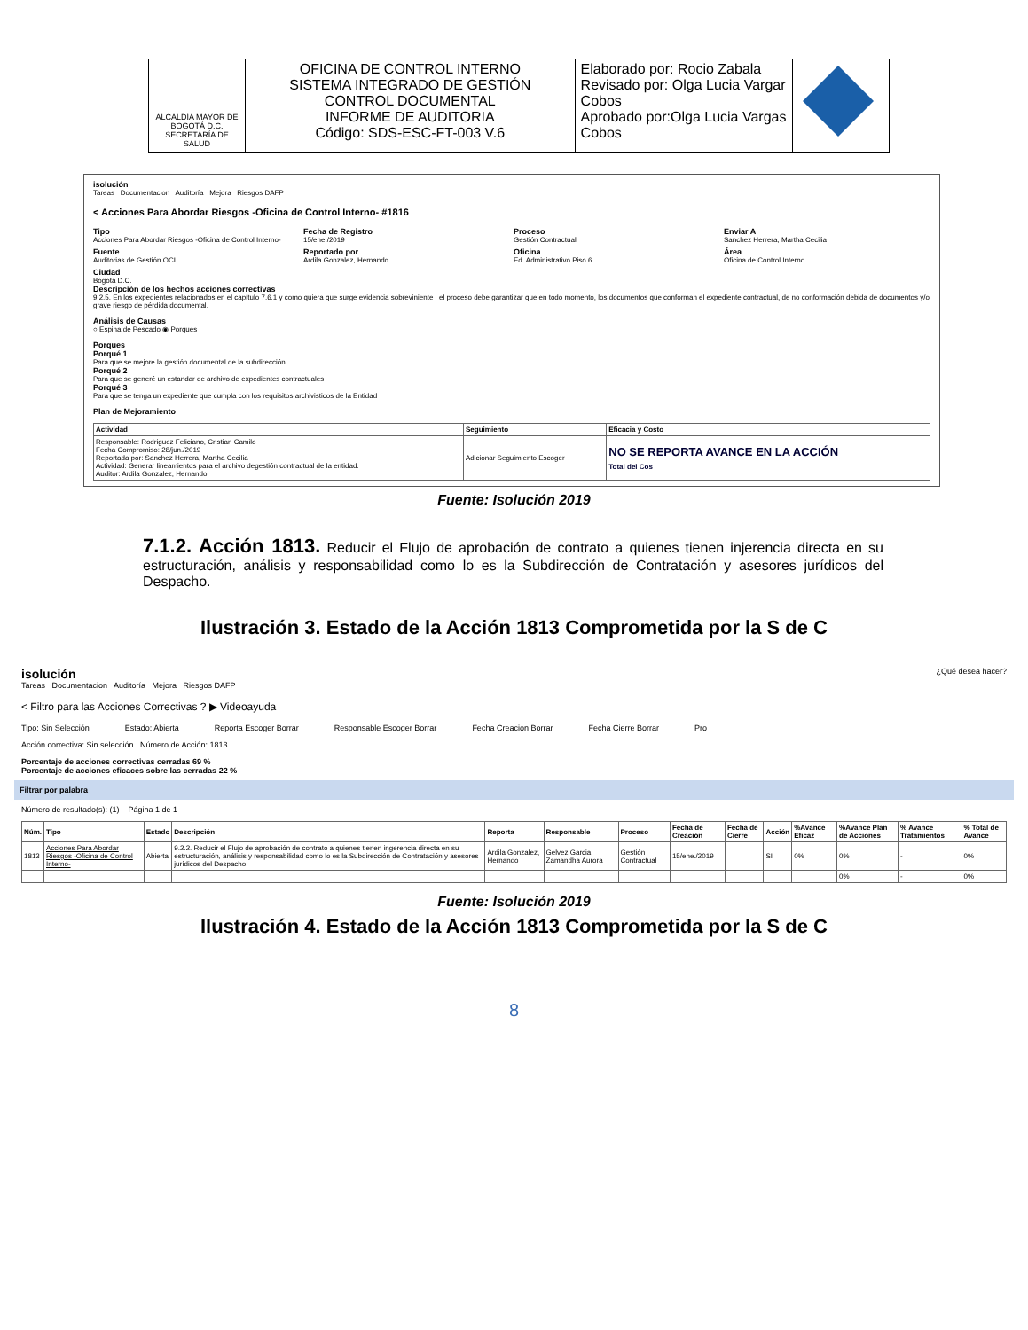| ALCALDÍA MAYOR DE BOGOTÁ D.C. SECRETARÍA DE SALUD | OFICINA DE CONTROL INTERNO SISTEMA INTEGRADO DE GESTIÓN CONTROL DOCUMENTAL INFORME DE AUDITORIA Código: SDS-ESC-FT-003 V.6 | Elaborado por: Rocio Zabala Revisado por: Olga Lucia Vargar Cobos Aprobado por:Olga Lucia Vargas Cobos | |
isolución
Tareas Documentacion Auditoría Mejora Riesgos DAFP
< Acciones Para Abordar Riesgos -Oficina de Control Interno- #1816
Tipo
Acciones Para Abordar Riesgos -Oficina de Control Interno-
Fecha de Registro
15/ene./2019
Proceso
Gestión Contractual
Enviar A
Sanchez Herrera, Martha Cecilia
Fuente
Auditorias de Gestión OCI
Reportado por
Ardila Gonzalez, Hernando
Oficina
Ed. Administrativo Piso 6
Área
Oficina de Control Interno
Ciudad
Bogotá D.C.
Descripción de los hechos acciones correctivas
9.2.5. En los expedientes relacionados en el capítulo 7.6.1 y como quiera que surge evidencia sobreviniente , el proceso debe garantizar que en todo momento, los documentos que conforman el expediente contractual, de no conformación debida de documentos y/o grave riesgo de pérdida documental.
Análisis de Causas
○ Espina de Pescado ◉ Porques
Porques
Porqué 1
Para que se mejore la gestión documental de la subdirección
Porqué 2
Para que se generé un estandar de archivo de expedientes contractuales
Porqué 3
Para que se tenga un expediente que cumpla con los requisitos archivisticos de la Entidad
Plan de Mejoramiento
| Actividad | Seguimiento | Eficacia y Costo |
| --- | --- | --- |
| Responsable: Rodriguez Feliciano, Cristian Camilo Fecha Compromiso: 28/jun./2019 Reportada por: Sanchez Herrera, Martha Cecilia Actividad: Generar lineamientos para el archivo degestión contractual de la entidad. Auditor: Ardila Gonzalez, Hernando | Adicionar Seguimiento Escoger | NO SE REPORTA AVANCE EN LA ACCIÓN Total del Cos |
Fuente: Isolución 2019
7.1.2. Acción 1813. Reducir el Flujo de aprobación de contrato a quienes tienen injerencia directa en su estructuración, análisis y responsabilidad como lo es la Subdirección de Contratación y asesores jurídicos del Despacho.
Ilustración 3. Estado de la Acción 1813 Comprometida por la S de C
isolución ¿Qué desea hacer?
Tareas Documentacion Auditoría Mejora Riesgos DAFP
< Filtro para las Acciones Correctivas ? ▶ Videoayuda
Tipo: Sin Selección Estado: Abierta Reporta Escoger Borrar Responsable Escoger Borrar Fecha Creacion Borrar Fecha Cierre Borrar Pro
Acción correctiva: Sin selección Número de Acción: 1813
Porcentaje de acciones correctivas cerradas 69 %
Porcentaje de acciones eficaces sobre las cerradas 22 %
Filtrar por palabra
Número de resultado(s): (1) Página 1 de 1
| Núm. | Tipo | Estado | Descripción | Reporta | Responsable | Proceso | Fecha de Creación | Fecha de Cierre | Acción | %Avance Eficaz | %Avance Plan de Acciones | % Avance Tratamientos | % Total de Avance |
| --- | --- | --- | --- | --- | --- | --- | --- | --- | --- | --- | --- | --- | --- |
| 1813 | Acciones Para Abordar Riesgos -Oficina de Control Interno- | Abierta | 9.2.2. Reducir el Flujo de aprobación de contrato a quienes tienen ingerencia directa en su estructuración, análisis y responsabilidad como lo es la Subdirección de Contratación y asesores jurídicos del Despacho. | Ardila Gonzalez, Hernando | Gelvez Garcia, Zamandha Aurora | Gestión Contractual | 15/ene./2019 | | SI | 0% | 0% | - | 0% |
| | | | | | | | | | | | 0% | - | 0% |
Fuente: Isolución 2019
Ilustración 4. Estado de la Acción 1813 Comprometida por la S de C
8